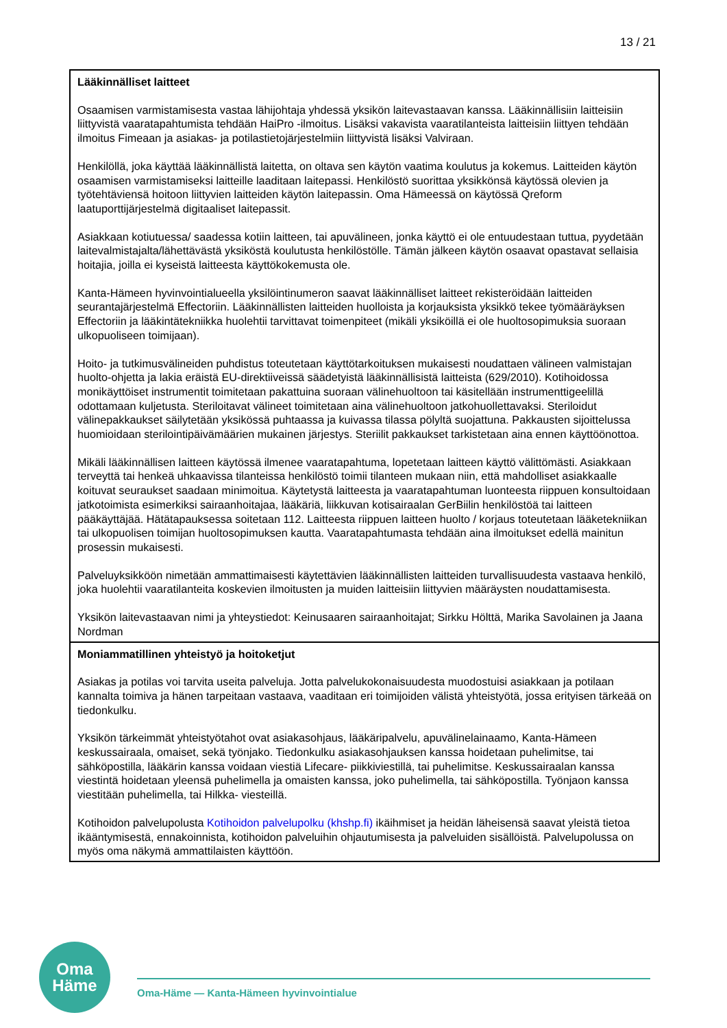13 / 21
| Lääkinnälliset laitteet Osaamisen varmistamisesta vastaa lähijohtaja yhdessä yksikön laitevastaavan kanssa. Lääkinnällisiin laitteisiin liittyvistä vaaratapahtumista tehdään HaiPro -ilmoitus. Lisäksi vakavista vaaratilanteista laitteisiin liittyen tehdään ilmoitus Fimeaan ja asiakas- ja potilastietojärjestelmiin liittyvistä lisäksi Valviraan. Henkilöllä, joka käyttää lääkinnällistä laitetta, on oltava sen käytön vaatima koulutus ja kokemus. Laitteiden käytön osaamisen varmistamiseksi laitteille laaditaan laitepassi. Henkilöstö suorittaa yksikkönsä käytössä olevien ja työtehtäviensä hoitoon liittyvien laitteiden käytön laitepassin. Oma Hämeessä on käytössä Qreform laatuporttijärjestelmä digitaaliset laitepassit. Asiakkaan kotiutuessa/ saadessa kotiin laitteen, tai apuvälineen, jonka käyttö ei ole entuudestaan tuttua, pyydetään laitevalmistajalta/lähettävästä yksiköstä koulutusta henkilöstölle. Tämän jälkeen käytön osaavat opastavat sellaisia hoitajia, joilla ei kyseistä laitteesta käyttökokemusta ole. Kanta-Hämeen hyvinvointialueella yksilöintinumeron saavat lääkinnälliset laitteet rekisteröidään laitteiden seurantajärjestelmä Effectoriin. Lääkinnällisten laitteiden huolloista ja korjauksista yksikkö tekee työmääräyksen Effectoriin ja lääkintätekniikka huolehtii tarvittavat toimenpiteet (mikäli yksiköillä ei ole huoltosopimuksia suoraan ulkopuoliseen toimijaan). Hoito- ja tutkimusvälineiden puhdistus toteutetaan käyttötarkoituksen mukaisesti noudattaen välineen valmistajan huolto-ohjetta ja lakia eräistä EU-direktiiveissä säädetyistä lääkinnällisistä laitteista (629/2010). Kotihoidossa monikäyttöiset instrumentit toimitetaan pakattuina suoraan välinehuoltoon tai käsitellään instrumenttigeelillä odottamaan kuljetusta. Steriloitavat välineet toimitetaan aina välinehuoltoon jatkohuollettavaksi. Steriloidut välinepakkaukset säilytetään yksikössä puhtaassa ja kuivassa tilassa pölyltä suojattuna. Pakkausten sijoittelussa huomioidaan sterilointipäivämäärien mukainen järjestys. Steriilit pakkaukset tarkistetaan aina ennen käyttöönottoa. Mikäli lääkinnällisen laitteen käytössä ilmenee vaaratapahtuma, lopetetaan laitteen käyttö välittömästi. Asiakkaan terveyttä tai henkeä uhkaavissa tilanteissa henkilöstö toimii tilanteen mukaan niin, että mahdolliset asiakkaalle koituvat seuraukset saadaan minimoitua. Käytetystä laitteesta ja vaaratapahtuman luonteesta riippuen konsultoidaan jatkotoimista esimerkiksi sairaanhoitajaa, lääkäriä, liikkuvan kotisairaalan GerBiilin henkilöstöä tai laitteen pääkäyttäjää. Hätätapauksessa soitetaan 112. Laitteesta riippuen laitteen huolto / korjaus toteutetaan lääketekniikan tai ulkopuolisen toimijan huoltosopimuksen kautta. Vaaratapahtumasta tehdään aina ilmoitukset edellä mainitun prosessin mukaisesti. Palveluyksikköön nimetään ammattimaisesti käytettävien lääkinnällisten laitteiden turvallisuudesta vastaava henkilö, joka huolehtii vaaratilanteita koskevien ilmoitusten ja muiden laitteisiin liittyvien määräysten noudattamisesta. Yksikön laitevastaavan nimi ja yhteystiedot: Keinusaaren sairaanhoitajat; Sirkku Hölttä, Marika Savolainen ja Jaana Nordman |
| Moniammatillinen yhteistyö ja hoitoketjut Asiakas ja potilas voi tarvita useita palveluja. Jotta palvelukokonaisuudesta muodostuisi asiakkaan ja potilaan kannalta toimiva ja hänen tarpeitaan vastaava, vaaditaan eri toimijoiden välistä yhteistyötä, jossa erityisen tärkeää on tiedonkulku. Yksikön tärkeimmät yhteistyötahot ovat asiakasohjaus, lääkäripalvelu, apuvälinelainaamo, Kanta-Hämeen keskussairaala, omaiset, sekä työnjako. Tiedonkulku asiakasohjauksen kanssa hoidetaan puhelimitse, tai sähköpostilla, lääkärin kanssa voidaan viestiä Lifecare- piikkiviestillä, tai puhelimitse. Keskussairaalan kanssa viestintä hoidetaan yleensä puhelimella ja omaisten kanssa, joko puhelimella, tai sähköpostilla. Työnjaon kanssa viestitään puhelimella, tai Hilkka- viesteillä. Kotihoidon palvelupolusta Kotihoidon palvelupolku (khshp.fi) ikäihmiset ja heidän läheisensä saavat yleistä tietoa ikääntymisestä, ennakoinnista, kotihoidon palveluihin ohjautumisesta ja palveluiden sisällöistä. Palvelupolussa on myös oma näkymä ammattilaisten käyttöön. |
Oma
Häme
Oma-Häme — Kanta-Hämeen hyvinvointialue